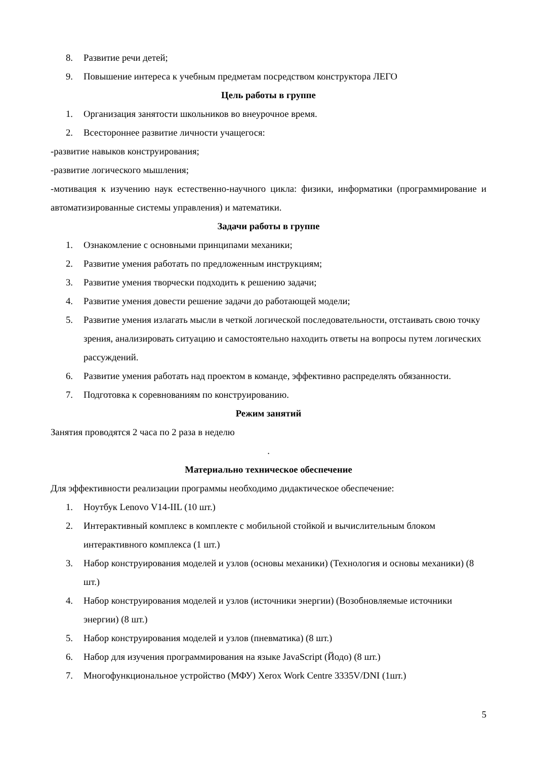8. Развитие речи детей;
9. Повышение интереса к учебным предметам посредством конструктора ЛЕГО
Цель работы в группе
1. Организация занятости школьников во внеурочное время.
2. Всестороннее развитие личности учащегося:
-развитие навыков конструирования;
-развитие логического мышления;
-мотивация к изучению наук естественно-научного цикла: физики, информатики (программирование и автоматизированные системы управления) и математики.
Задачи работы в группе
1. Ознакомление с основными принципами механики;
2. Развитие умения работать по предложенным инструкциям;
3. Развитие умения творчески подходить к решению задачи;
4. Развитие умения довести решение задачи до работающей модели;
5. Развитие умения излагать мысли в четкой логической последовательности, отстаивать свою точку зрения, анализировать ситуацию и самостоятельно находить ответы на вопросы путем логических рассуждений.
6. Развитие умения работать над проектом в команде, эффективно распределять обязанности.
7. Подготовка к соревнованиям по конструированию.
Режим занятий
Занятия проводятся 2 часа по 2 раза в неделю
.
Материально техническое обеспечение
Для эффективности реализации программы необходимо дидактическое обеспечение:
1. Ноутбук Lenovo V14-IIL (10 шт.)
2. Интерактивный комплекс в комплекте с мобильной стойкой и вычислительным блоком интерактивного комплекса (1 шт.)
3. Набор конструирования моделей и узлов (основы механики) (Технология и основы механики) (8 шт.)
4. Набор конструирования моделей и узлов (источники энергии) (Возобновляемые источники энергии) (8 шт.)
5. Набор конструирования моделей и узлов (пневматика) (8 шт.)
6. Набор для изучения программирования на языке JavaScript (Йодо) (8 шт.)
7. Многофункциональное устройство (МФУ) Xerox Work Centre 3335V/DNI (1шт.)
5